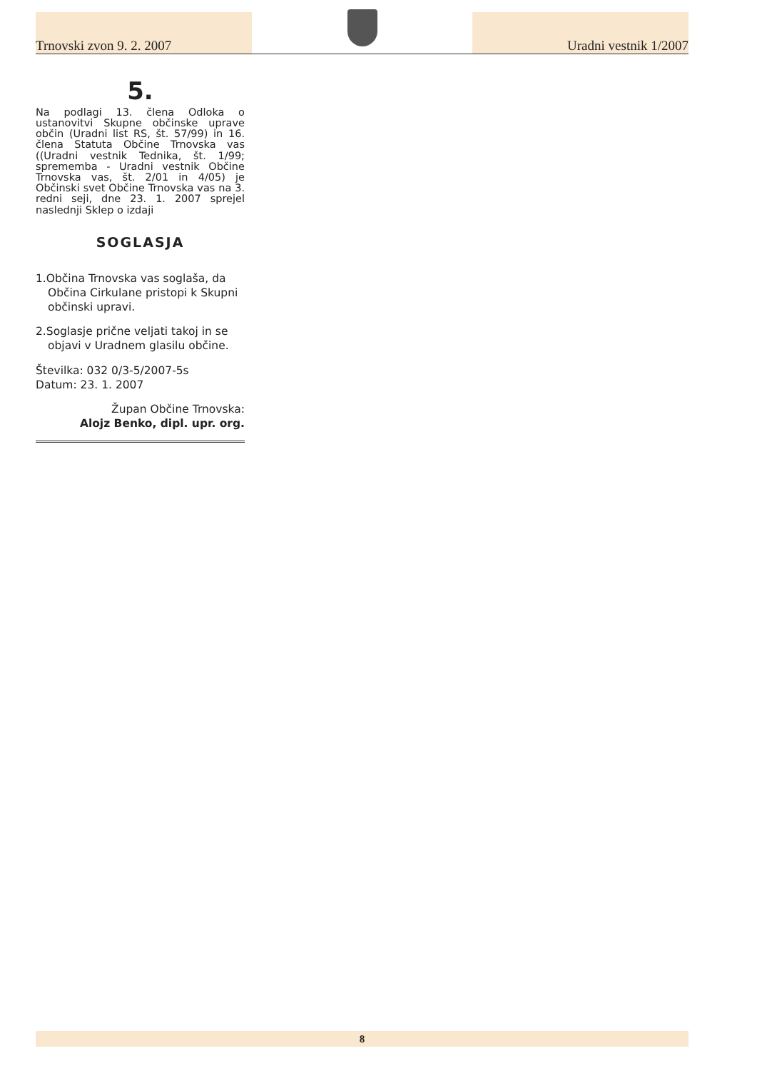Trnovski zvon 9. 2. 2007
Uradni vestnik 1/2007
5.
Na podlagi 13. člena Odloka o ustanovitvi Skupne občinske uprave občin (Uradni list RS, št. 57/99) in 16. člena Statuta Občine Trnovska vas ((Uradni vestnik Tednika, št. 1/99; sprememba - Uradni vestnik Občine Trnovska vas, št. 2/01 in 4/05) je Občinski svet Občine Trnovska vas na 3. redni seji, dne 23. 1. 2007 sprejel naslednji Sklep o izdaji
SOGLASJA
1.Občina Trnovska vas soglaša, da Občina Cirkulane pristopi k Skupni občinski upravi.
2.Soglasje prične veljati takoj in se objavi v Uradnem glasilu občine.
Številka: 032 0/3-5/2007-5s
Datum: 23. 1. 2007
Župan Občine Trnovska:
Alojz Benko, dipl. upr. org.
8